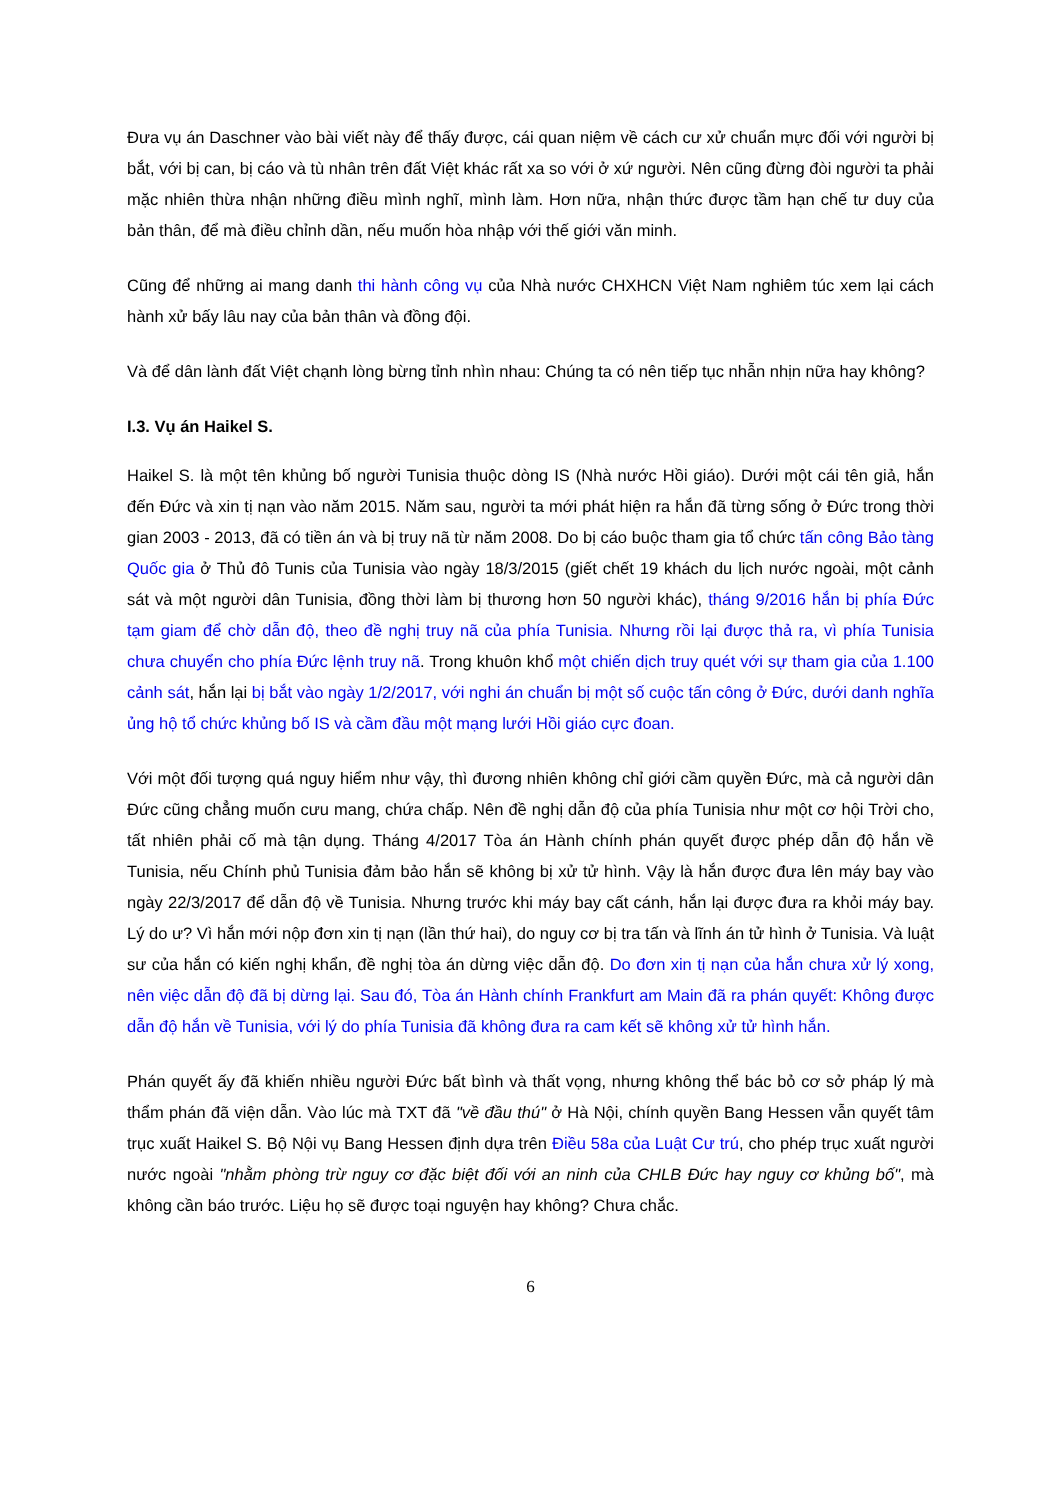Đưa vụ án Daschner vào bài viết này để thấy được, cái quan niệm về cách cư xử chuẩn mực đối với người bị bắt, với bị can, bị cáo và tù nhân trên đất Việt khác rất xa so với ở xứ người. Nên cũng đừng đòi người ta phải mặc nhiên thừa nhận những điều mình nghĩ, mình làm. Hơn nữa, nhận thức được tầm hạn chế tư duy của bản thân, để mà điều chỉnh dần, nếu muốn hòa nhập với thế giới văn minh.
Cũng để những ai mang danh thi hành công vụ của Nhà nước CHXHCN Việt Nam nghiêm túc xem lại cách hành xử bấy lâu nay của bản thân và đồng đội.
Và để dân lành đất Việt chạnh lòng bừng tỉnh nhìn nhau: Chúng ta có nên tiếp tục nhẫn nhịn nữa hay không?
I.3. Vụ án Haikel S.
Haikel S. là một tên khủng bố người Tunisia thuộc dòng IS (Nhà nước Hồi giáo). Dưới một cái tên giả, hắn đến Đức và xin tị nạn vào năm 2015. Năm sau, người ta mới phát hiện ra hắn đã từng sống ở Đức trong thời gian 2003 - 2013, đã có tiền án và bị truy nã từ năm 2008. Do bị cáo buộc tham gia tổ chức tấn công Bảo tàng Quốc gia ở Thủ đô Tunis của Tunisia vào ngày 18/3/2015 (giết chết 19 khách du lịch nước ngoài, một cảnh sát và một người dân Tunisia, đồng thời làm bị thương hơn 50 người khác), tháng 9/2016 hắn bị phía Đức tạm giam để chờ dẫn độ, theo đề nghị truy nã của phía Tunisia. Nhưng rồi lại được thả ra, vì phía Tunisia chưa chuyển cho phía Đức lệnh truy nã. Trong khuôn khổ một chiến dịch truy quét với sự tham gia của 1.100 cảnh sát, hắn lại bị bắt vào ngày 1/2/2017, với nghi án chuẩn bị một số cuộc tấn công ở Đức, dưới danh nghĩa ủng hộ tổ chức khủng bố IS và cầm đầu một mạng lưới Hồi giáo cực đoan.
Với một đối tượng quá nguy hiểm như vậy, thì đương nhiên không chỉ giới cầm quyền Đức, mà cả người dân Đức cũng chẳng muốn cưu mang, chứa chấp. Nên đề nghị dẫn độ của phía Tunisia như một cơ hội Trời cho, tất nhiên phải cố mà tận dụng. Tháng 4/2017 Tòa án Hành chính phán quyết được phép dẫn độ hắn về Tunisia, nếu Chính phủ Tunisia đảm bảo hắn sẽ không bị xử tử hình. Vậy là hắn được đưa lên máy bay vào ngày 22/3/2017 để dẫn độ về Tunisia. Nhưng trước khi máy bay cất cánh, hắn lại được đưa ra khỏi máy bay. Lý do ư? Vì hắn mới nộp đơn xin tị nạn (lần thứ hai), do nguy cơ bị tra tấn và lĩnh án tử hình ở Tunisia. Và luật sư của hắn có kiến nghị khẩn, đề nghị tòa án dừng việc dẫn độ. Do đơn xin tị nạn của hắn chưa xử lý xong, nên việc dẫn độ đã bị dừng lại. Sau đó, Tòa án Hành chính Frankfurt am Main đã ra phán quyết: Không được dẫn độ hắn về Tunisia, với lý do phía Tunisia đã không đưa ra cam kết sẽ không xử tử hình hắn.
Phán quyết ấy đã khiến nhiều người Đức bất bình và thất vọng, nhưng không thể bác bỏ cơ sở pháp lý mà thẩm phán đã viện dẫn. Vào lúc mà TXT đã "về đầu thú" ở Hà Nội, chính quyền Bang Hessen vẫn quyết tâm trục xuất Haikel S. Bộ Nội vụ Bang Hessen định dựa trên Điều 58a của Luật Cư trú, cho phép trục xuất người nước ngoài "nhằm phòng trừ nguy cơ đặc biệt đối với an ninh của CHLB Đức hay nguy cơ khủng bố", mà không cần báo trước. Liệu họ sẽ được toại nguyện hay không? Chưa chắc.
6